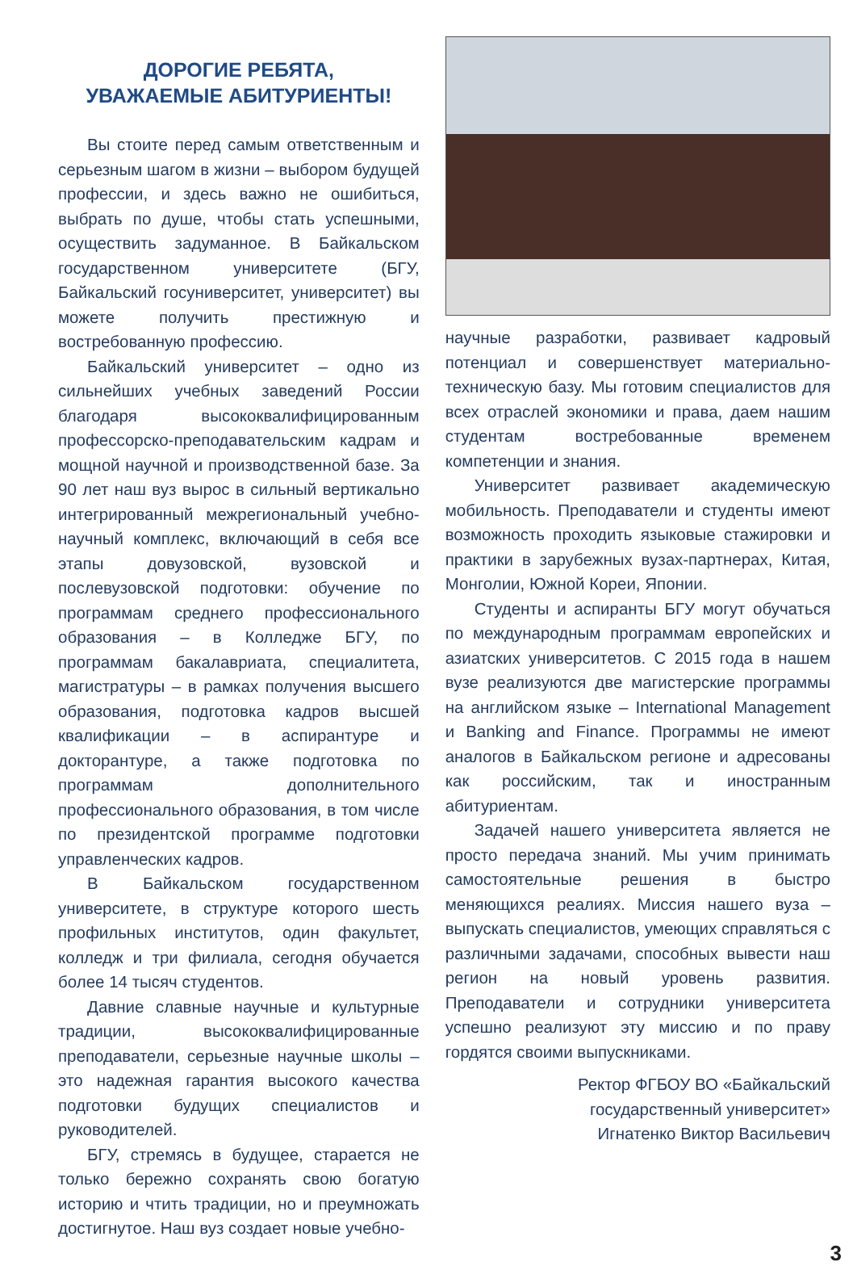ДОРОГИЕ РЕБЯТА,
УВАЖАЕМЫЕ АБИТУРИЕНТЫ!
Вы стоите перед самым ответственным и серьезным шагом в жизни – выбором будущей профессии, и здесь важно не ошибиться, выбрать по душе, чтобы стать успешными, осуществить задуманное. В Байкальском государственном университете (БГУ, Байкальский госуниверситет, университет) вы можете получить престижную и востребованную профессию.
Байкальский университет – одно из сильнейших учебных заведений России благодаря высококвалифицированным профессорско-преподавательским кадрам и мощной научной и производственной базе. За 90 лет наш вуз вырос в сильный вертикально интегрированный межрегиональный учебно-научный комплекс, включающий в себя все этапы довузовской, вузовской и послевузовской подготовки: обучение по программам среднего профессионального образования – в Колледже БГУ, по программам бакалавриата, специалитета, магистратуры – в рамках получения высшего образования, подготовка кадров высшей квалификации – в аспирантуре и докторантуре, а также подготовка по программам дополнительного профессионального образования, в том числе по президентской программе подготовки управленческих кадров.
В Байкальском государственном университете, в структуре которого шесть профильных институтов, один факультет, колледж и три филиала, сегодня обучается более 14 тысяч студентов.
Давние славные научные и культурные традиции, высококвалифицированные преподаватели, серьезные научные школы – это надежная гарантия высокого качества подготовки будущих специалистов и руководителей.
БГУ, стремясь в будущее, старается не только бережно сохранять свою богатую историю и чтить традиции, но и преумножать достигнутое. Наш вуз создает новые учебно-
научные разработки, развивает кадровый потенциал и совершенствует материально-техническую базу. Мы готовим специалистов для всех отраслей экономики и права, даем нашим студентам востребованные временем компетенции и знания.
Университет развивает академическую мобильность. Преподаватели и студенты имеют возможность проходить языковые стажировки и практики в зарубежных вузах-партнерах, Китая, Монголии, Южной Кореи, Японии.
Студенты и аспиранты БГУ могут обучаться по международным программам европейских и азиатских университетов. С 2015 года в нашем вузе реализуются две магистерские программы на английском языке – International Management и Banking and Finance. Программы не имеют аналогов в Байкальском регионе и адресованы как российским, так и иностранным абитуриентам.
Задачей нашего университета является не просто передача знаний. Мы учим принимать самостоятельные решения в быстро меняющихся реалиях. Миссия нашего вуза – выпускать специалистов, умеющих справляться с различными задачами, способных вывести наш регион на новый уровень развития. Преподаватели и сотрудники университета успешно реализуют эту миссию и по праву гордятся своими выпускниками.
Ректор ФГБОУ ВО «Байкальский
государственный университет»
Игнатенко Виктор Васильевич
3